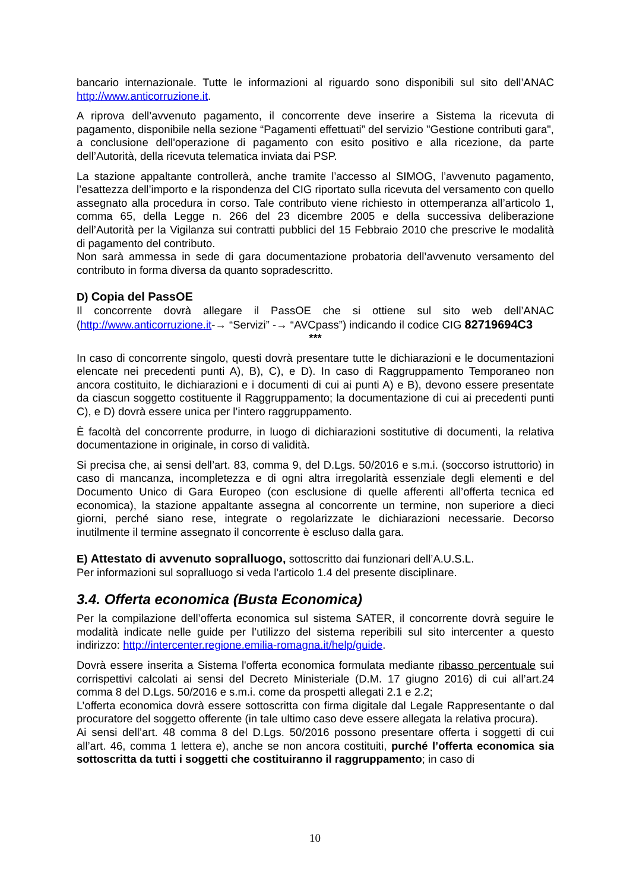bancario internazionale. Tutte le informazioni al riguardo sono disponibili sul sito dell’ANAC http://www.anticorruzione.it.
A riprova dell’avvenuto pagamento, il concorrente deve inserire a Sistema la ricevuta di pagamento, disponibile nella sezione “Pagamenti effettuati” del servizio "Gestione contributi gara", a conclusione dell'operazione di pagamento con esito positivo e alla ricezione, da parte dell’Autorità, della ricevuta telematica inviata dai PSP.
La stazione appaltante controllerà, anche tramite l’accesso al SIMOG, l’avvenuto pagamento, l’esattezza dell’importo e la rispondenza del CIG riportato sulla ricevuta del versamento con quello assegnato alla procedura in corso. Tale contributo viene richiesto in ottemperanza all’articolo 1, comma 65, della Legge n. 266 del 23 dicembre 2005 e della successiva deliberazione dell’Autorità per la Vigilanza sui contratti pubblici del 15 Febbraio 2010 che prescrive le modalità di pagamento del contributo.
Non sarà ammessa in sede di gara documentazione probatoria dell’avvenuto versamento del contributo in forma diversa da quanto sopradescritto.
D) Copia del PassOE
Il concorrente dovrà allegare il PassOE che si ottiene sul sito web dell’ANAC (http://www.anticorruzione.it-→ “Servizi” -→ “AVCpass”) indicando il codice CIG 82719694C3
***
In caso di concorrente singolo, questi dovrà presentare tutte le dichiarazioni e le documentazioni elencate nei precedenti punti A), B), C), e D). In caso di Raggruppamento Temporaneo non ancora costituito, le dichiarazioni e i documenti di cui ai punti A) e B), devono essere presentate da ciascun soggetto costituente il Raggruppamento; la documentazione di cui ai precedenti punti C), e D) dovrà essere unica per l’intero raggruppamento.
È facoltà del concorrente produrre, in luogo di dichiarazioni sostitutive di documenti, la relativa documentazione in originale, in corso di validità.
Si precisa che, ai sensi dell’art. 83, comma 9, del D.Lgs. 50/2016 e s.m.i. (soccorso istruttorio) in caso di mancanza, incompletezza e di ogni altra irregolarità essenziale degli elementi e del Documento Unico di Gara Europeo (con esclusione di quelle afferenti all’offerta tecnica ed economica), la stazione appaltante assegna al concorrente un termine, non superiore a dieci giorni, perché siano rese, integrate o regolarizzate le dichiarazioni necessarie. Decorso inutilmente il termine assegnato il concorrente è escluso dalla gara.
E) Attestato di avvenuto sopralluogo, sottoscritto dai funzionari dell’A.U.S.L.
Per informazioni sul sopralluogo si veda l’articolo 1.4 del presente disciplinare.
3.4. Offerta economica (Busta Economica)
Per la compilazione dell’offerta economica sul sistema SATER, il concorrente dovrà seguire le modalità indicate nelle guide per l’utilizzo del sistema reperibili sul sito intercenter a questo indirizzo: http://intercenter.regione.emilia-romagna.it/help/guide.
Dovrà essere inserita a Sistema l'offerta economica formulata mediante ribasso percentuale sui corrispettivi calcolati ai sensi del Decreto Ministeriale (D.M. 17 giugno 2016) di cui all’art.24 comma 8 del D.Lgs. 50/2016 e s.m.i. come da prospetti allegati 2.1 e 2.2;
L’offerta economica dovrà essere sottoscritta con firma digitale dal Legale Rappresentante o dal procuratore del soggetto offerente (in tale ultimo caso deve essere allegata la relativa procura).
Ai sensi dell’art. 48 comma 8 del D.Lgs. 50/2016 possono presentare offerta i soggetti di cui all’art. 46, comma 1 lettera e), anche se non ancora costituiti, purché l’offerta economica sia sottoscritta da tutti i soggetti che costituiranno il raggruppamento; in caso di
10